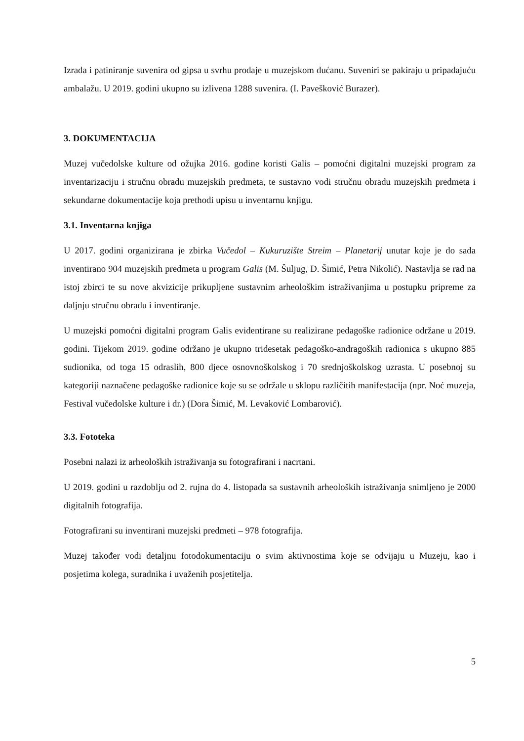Izrada i patiniranje suvenira od gipsa u svrhu prodaje u muzejskom dućanu. Suveniri se pakiraju u pripadajuću ambalažu. U 2019. godini ukupno su izlivena 1288 suvenira. (I. Pavešković Burazer).
3. DOKUMENTACIJA
Muzej vučedolske kulture od ožujka 2016. godine koristi Galis – pomoćni digitalni muzejski program za inventarizaciju i stručnu obradu muzejskih predmeta, te sustavno vodi stručnu obradu muzejskih predmeta i sekundarne dokumentacije koja prethodi upisu u inventarnu knjigu.
3.1. Inventarna knjiga
U 2017. godini organizirana je zbirka Vučedol – Kukuruzište Streim – Planetarij unutar koje je do sada inventirano 904 muzejskih predmeta u program Galis (M. Šuljug, D. Šimić, Petra Nikolić). Nastavlja se rad na istoj zbirci te su nove akvizicije prikupljene sustavnim arheološkim istraživanjima u postupku pripreme za daljnju stručnu obradu i inventiranje.
U muzejski pomoćni digitalni program Galis evidentirane su realizirane pedagoške radionice održane u 2019. godini. Tijekom 2019. godine održano je ukupno tridesetak pedagoško-andragoških radionica s ukupno 885 sudionika, od toga 15 odraslih, 800 djece osnovnoškolskog i 70 srednjoškolskog uzrasta. U posebnoj su kategoriji naznačene pedagoške radionice koje su se održale u sklopu različitih manifestacija (npr. Noć muzeja, Festival vučedolske kulture i dr.) (Dora Šimić, M. Levaković Lombarović).
3.3. Fototeka
Posebni nalazi iz arheoloških istraživanja su fotografirani i nacrtani.
U 2019. godini u razdoblju od 2. rujna do 4. listopada sa sustavnih arheoloških istraživanja snimljeno je 2000 digitalnih fotografija.
Fotografirani su inventirani muzejski predmeti – 978 fotografija.
Muzej također vodi detaljnu fotodokumentaciju o svim aktivnostima koje se odvijaju u Muzeju, kao i posjetima kolega, suradnika i uvaženih posjetitelja.
5